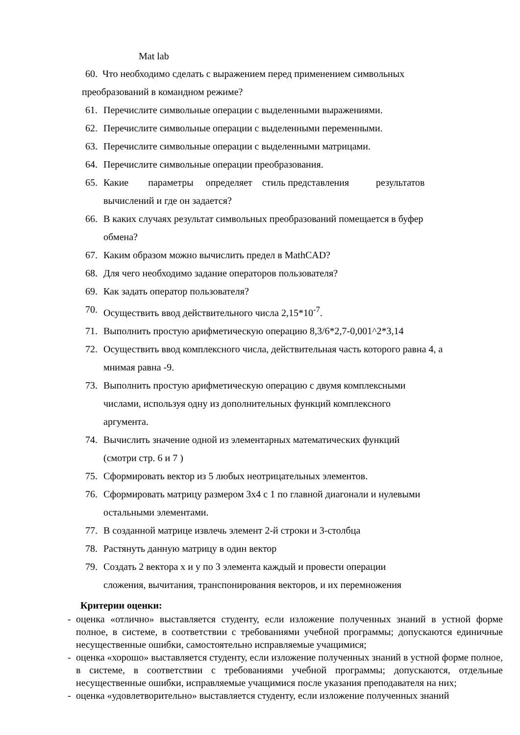Mat lab
60. Что необходимо сделать с выражением перед применением символьных
преобразований в командном режиме?
61. Перечислите символьные операции с выделенными выражениями.
62. Перечислите символьные операции с выделенными переменными.
63. Перечислите символьные операции с выделенными матрицами.
64. Перечислите символьные операции преобразования.
65. Какие параметры определяет стиль представления результатов вычислений и где он задается?
66. В каких случаях результат символьных преобразований помещается в буфер обмена?
67. Каким образом можно вычислить предел в MathCAD?
68. Для чего необходимо задание операторов пользователя?
69. Как задать оператор пользователя?
70. Осуществить ввод действительного числа 2,15*10<sup>-7</sup>.
71. Выполнить простую арифметическую операцию 8,3/6*2,7-0,001^2*3,14
72. Осуществить ввод комплексного числа, действительная часть которого равна 4, а мнимая равна -9.
73. Выполнить простую арифметическую операцию с двумя комплексными
числами, используя одну из дополнительных функций комплексного
аргумента.
74. Вычислить значение одной из элементарных математических функций
(смотри стр. 6 и 7 )
75. Сформировать вектор из 5 любых неотрицательных элементов.
76. Сформировать матрицу размером 3x4 с 1 по главной диагонали и нулевыми остальными элементами.
77. В созданной матрице извлечь элемент 2-й строки и 3-столбца
78. Растянуть данную матрицу в один вектор
79. Создать 2 вектора x и y по 3 элемента каждый и провести операции
сложения, вычитания, транспонирования векторов, и их перемножения
Критерии оценки:
- оценка «отлично» выставляется студенту, если изложение полученных знаний в устной форме полное, в системе, в соответствии с требованиями учебной программы; допускаются единичные несущественные ошибки, самостоятельно исправляемые учащимися;
- оценка «хорошо» выставляется студенту, если изложение полученных знаний в устной форме полное, в системе, в соответствии с требованиями учебной программы; допускаются, отдельные несущественные ошибки, исправляемые учащимися после указания преподавателя на них;
- оценка «удовлетворительно» выставляется студенту, если изложение полученных знаний